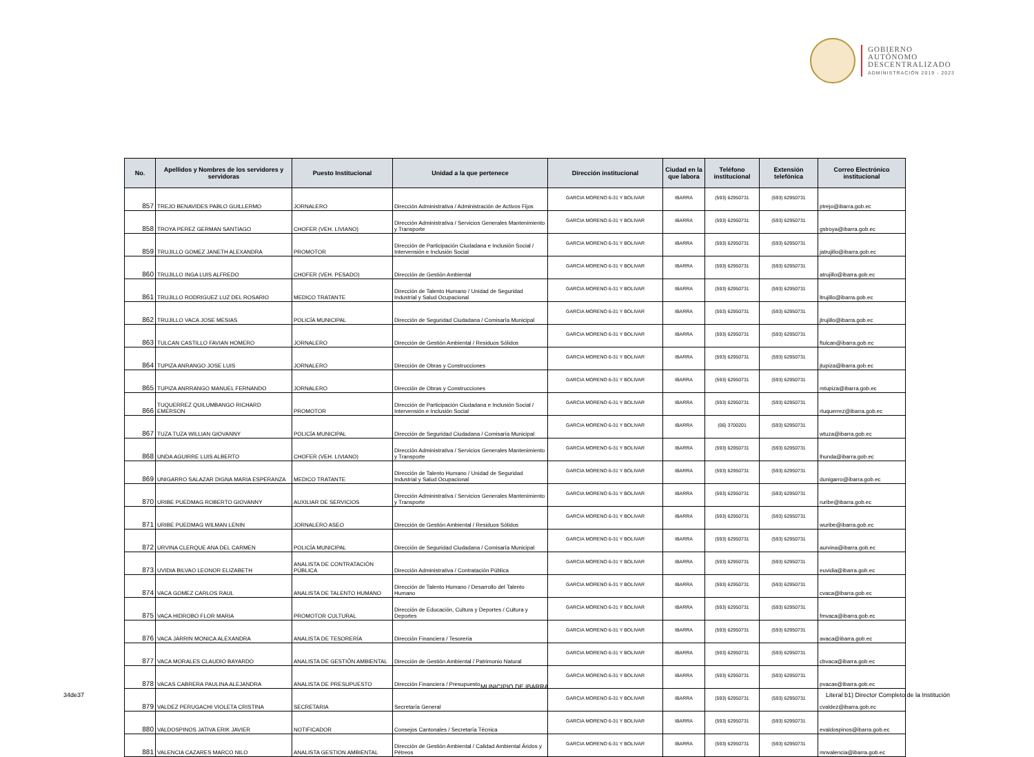GOBIERNO
AUTÓNOMO
DESCENTRALIZADO
ADMINISTRACIÓN 2019 - 2023
| No. | Apellidos y Nombres de los servidores y servidoras | Puesto Institucional | Unidad a la que pertenece | Dirección institucional | Ciudad en la que labora | Teléfono institucional | Extensión telefónica | Correo Electrónico institucional |
| --- | --- | --- | --- | --- | --- | --- | --- | --- |
| 857 | TREJO BENAVIDES PABLO GUILLERMO | JORNALERO | Dirección Administrativa / Administración de Activos Fijos | GARCIA MORENO 6-31 Y BOLIVAR | IBARRA | (593) 62950731 | (593) 62950731 | ptrejo@ibarra.gob.ec |
| 858 | TROYA PEREZ GERMAN SANTIAGO | CHOFER (VEH. LIVIANO) | Dirección Administrativa / Servicios Generales Mantenimiento y Transporte | GARCIA MORENO 6-31 Y BOLIVAR | IBARRA | (593) 62950731 | (593) 62950731 | gstroya@ibarra.gob.ec |
| 859 | TRUJILLO GOMEZ JANETH ALEXANDRA | PROMOTOR | Dirección de Participación Ciudadana e Inclusión Social / Intervensión e Inclusión Social | GARCIA MORENO 6-31 Y BOLIVAR | IBARRA | (593) 62950731 | (593) 62950731 | jatrujillo@ibarra.gob.ec |
| 860 | TRUJILLO INGA LUIS ALFREDO | CHOFER (VEH. PESADO) | Dirección de Gestión Ambiental | GARCIA MORENO 6-31 Y BOLIVAR | IBARRA | (593) 62950731 | (593) 62950731 | atrujillo@ibarra.gob.ec |
| 861 | TRUJILLO RODRIGUEZ LUZ DEL ROSARIO | MEDICO TRATANTE | Dirección de Talento Humano / Unidad de Seguridad Industrial y Salud Ocupacional | GARCIA MORENO 6-31 Y BOLIVAR | IBARRA | (593) 62950731 | (593) 62950731 | ltrujillo@ibarra.gob.ec |
| 862 | TRUJILLO VACA JOSE MESIAS | POLICÍA MUNICIPAL | Dirección de Seguridad Ciudadana / Comisaría Municipal | GARCIA MORENO 6-31 Y BOLIVAR | IBARRA | (593) 62950731 | (593) 62950731 | jtrujillo@ibarra.gob.ec |
| 863 | TULCAN CASTILLO FAVIAN HOMERO | JORNALERO | Dirección de Gestión Ambiental / Residuos Sólidos | GARCIA MORENO 6-31 Y BOLIVAR | IBARRA | (593) 62950731 | (593) 62950731 | ftulcan@ibarra.gob.ec |
| 864 | TUPIZA ANRANGO JOSE LUIS | JORNALERO | Dirección de Obras y Construcciones | GARCIA MORENO 6-31 Y BOLIVAR | IBARRA | (593) 62950731 | (593) 62950731 | jtupiza@ibarra.gob.ec |
| 865 | TUPIZA ANRRANGO MANUEL FERNANDO | JORNALERO | Dirección de Obras y Construcciones | GARCIA MORENO 6-31 Y BOLIVAR | IBARRA | (593) 62950731 | (593) 62950731 | mtupiza@ibarra.gob.ec |
| 866 | TUQUERREZ QUILUMBANGO RICHARD EMERSON | PROMOTOR | Dirección de Participación Ciudadana e Inclusión Social / Intervensión e Inclusión Social | GARCIA MORENO 6-31 Y BOLIVAR | IBARRA | (593) 62950731 | (593) 62950731 | rtuquerrez@ibarra.gob.ec |
| 867 | TUZA TUZA WILLIAN GIOVANNY | POLICÍA MUNICIPAL | Dirección de Seguridad Ciudadana / Comisaría Municipal | GARCIA MORENO 6-31 Y BOLIVAR | IBARRA | (06) 3700201 | (593) 62950731 | wtuza@ibarra.gob.ec |
| 868 | UNDA AGUIRRE LUIS ALBERTO | CHOFER (VEH. LIVIANO) | Dirección Administrativa / Servicios Generales Mantenimiento y Transporte | GARCIA MORENO 6-31 Y BOLIVAR | IBARRA | (593) 62950731 | (593) 62950731 | lhunda@ibarra.gob.ec |
| 869 | UNIGARRO SALAZAR DIGNA MARIA ESPERANZA | MEDICO TRATANTE | Dirección de Talento Humano / Unidad de Seguridad Industrial y Salud Ocupacional | GARCIA MORENO 6-31 Y BOLIVAR | IBARRA | (593) 62950731 | (593) 62950731 | dunigarro@ibarra.gob.ec |
| 870 | URIBE PUEDMAG ROBERTO GIOVANNY | AUXILIAR DE SERVICIOS | Dirección Administrativa / Servicios Generales Mantenimiento y Transporte | GARCIA MORENO 6-31 Y BOLIVAR | IBARRA | (593) 62950731 | (593) 62950731 | ruribe@ibarra.gob.ec |
| 871 | URIBE PUEDMAG WILMAN LENIN | JORNALERO ASEO | Dirección de Gestión Ambiental / Residuos Sólidos | GARCIA MORENO 6-31 Y BOLIVAR | IBARRA | (593) 62950731 | (593) 62950731 | wuribe@ibarra.gob.ec |
| 872 | URVINA CLERQUE ANA DEL CARMEN | POLICÍA MUNICIPAL | Dirección de Seguridad Ciudadana / Comisaría Municipal | GARCIA MORENO 6-31 Y BOLIVAR | IBARRA | (593) 62950731 | (593) 62950731 | aurvina@ibarra.gob.ec |
| 873 | UVIDIA BILVAO LEONOR ELIZABETH | ANALISTA DE CONTRATACIÓN PÚBLICA | Dirección Administrativa / Contratación Pública | GARCIA MORENO 6-31 Y BOLIVAR | IBARRA | (593) 62950731 | (593) 62950731 | euvidia@ibarra.gob.ec |
| 874 | VACA GOMEZ CARLOS RAUL | ANALISTA DE TALENTO HUMANO | Dirección de Talento Humano / Desarrollo del Talento Humano | GARCIA MORENO 6-31 Y BOLIVAR | IBARRA | (593) 62950731 | (593) 62950731 | cvaca@ibarra.gob.ec |
| 875 | VACA HIDROBO FLOR MARIA | PROMOTOR CULTURAL | Dirección de Educación, Cultura y Deportes / Cultura y Deportes | GARCIA MORENO 6-31 Y BOLIVAR | IBARRA | (593) 62950731 | (593) 62950731 | fmvaca@ibarra.gob.ec |
| 876 | VACA JARRIN MONICA ALEXANDRA | ANALISTA DE TESORERÍA | Dirección Financiera / Tesorería | GARCIA MORENO 6-31 Y BOLIVAR | IBARRA | (593) 62950731 | (593) 62950731 | avaca@ibarra.gob.ec |
| 877 | VACA MORALES CLAUDIO BAYARDO | ANALISTA DE GESTIÓN AMBIENTAL | Dirección de Gestión Ambiental / Patrimonio Natural | GARCIA MORENO 6-31 Y BOLIVAR | IBARRA | (593) 62950731 | (593) 62950731 | cbvaca@ibarra.gob.ec |
| 878 | VACAS CABRERA PAULINA ALEJANDRA | ANALISTA DE PRESUPUESTO | Dirección Financiera / Presupuesto | GARCIA MORENO 6-31 Y BOLIVAR | IBARRA | (593) 62950731 | (593) 62950731 | pvacas@ibarra.gob.ec |
| 879 | VALDEZ PERUGACHI VIOLETA CRISTINA | SECRETARIA | Secretaría General | GARCIA MORENO 6-31 Y BOLIVAR | IBARRA | (593) 62950731 | (593) 62950731 | cvaldez@ibarra.gob.ec |
| 880 | VALDOSPINOS JATIVA ERIK JAVIER | NOTIFICADOR | Consejos Cantonales / Secretaría Técnica | GARCIA MORENO 6-31 Y BOLIVAR | IBARRA | (593) 62950731 | (593) 62950731 | evaldospinos@ibarra.gob.ec |
| 881 | VALENCIA CAZARES MARCO NILO | ANALISTA GESTION AMBIENTAL | Dirección de Gestión Ambiental / Calidad Ambiental Áridos y Pétreos | GARCIA MORENO 6-31 Y BOLIVAR | IBARRA | (593) 62950731 | (593) 62950731 | mnvalencia@ibarra.gob.ec |
MUNICIPIO DE IBARRA
34de37
Literal b1) Director Completo de la Institución